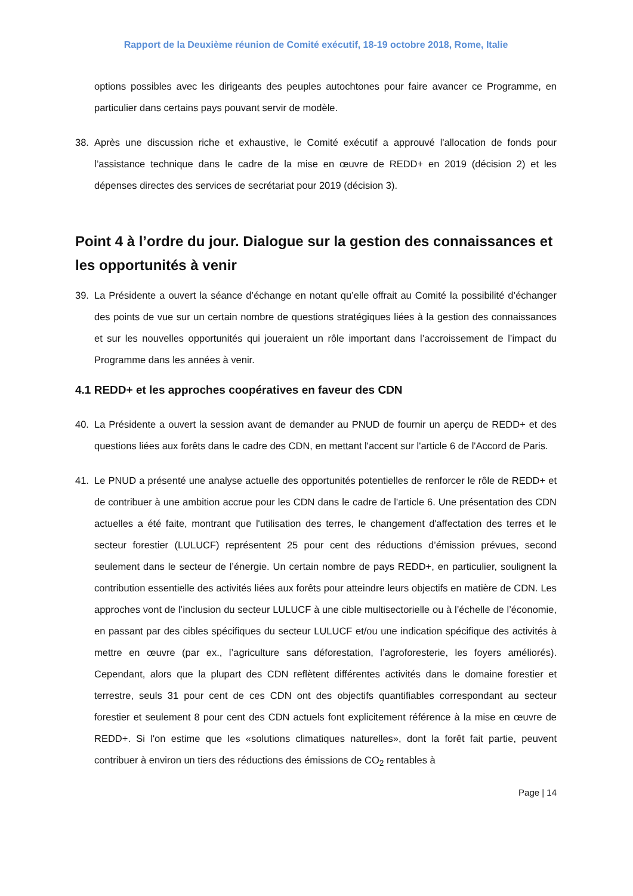Rapport de la Deuxième réunion de Comité exécutif, 18-19 octobre 2018, Rome, Italie
options possibles avec les dirigeants des peuples autochtones pour faire avancer ce Programme, en particulier dans certains pays pouvant servir de modèle.
38. Après une discussion riche et exhaustive, le Comité exécutif a approuvé l'allocation de fonds pour l’assistance technique dans le cadre de la mise en œuvre de REDD+ en 2019 (décision 2) et les dépenses directes des services de secrétariat pour 2019 (décision 3).
Point 4 à l’ordre du jour. Dialogue sur la gestion des connaissances et les opportunités à venir
39. La Présidente a ouvert la séance d’échange en notant qu’elle offrait au Comité la possibilité d’échanger des points de vue sur un certain nombre de questions stratégiques liées à la gestion des connaissances et sur les nouvelles opportunités qui joueraient un rôle important dans l’accroissement de l’impact du Programme dans les années à venir.
4.1 REDD+ et les approches coopératives en faveur des CDN
40. La Présidente a ouvert la session avant de demander au PNUD de fournir un aperçu de REDD+ et des questions liées aux forêts dans le cadre des CDN, en mettant l'accent sur l'article 6 de l'Accord de Paris.
41. Le PNUD a présenté une analyse actuelle des opportunités potentielles de renforcer le rôle de REDD+ et de contribuer à une ambition accrue pour les CDN dans le cadre de l'article 6. Une présentation des CDN actuelles a été faite, montrant que l'utilisation des terres, le changement d'affectation des terres et le secteur forestier (LULUCF) représentent 25 pour cent des réductions d’émission prévues, second seulement dans le secteur de l’énergie. Un certain nombre de pays REDD+, en particulier, soulignent la contribution essentielle des activités liées aux forêts pour atteindre leurs objectifs en matière de CDN. Les approches vont de l’inclusion du secteur LULUCF à une cible multisectorielle ou à l’échelle de l’économie, en passant par des cibles spécifiques du secteur LULUCF et/ou une indication spécifique des activités à mettre en œuvre (par ex., l’agriculture sans déforestation, l’agroforesterie, les foyers améliorés). Cependant, alors que la plupart des CDN reflètent différentes activités dans le domaine forestier et terrestre, seuls 31 pour cent de ces CDN ont des objectifs quantifiables correspondant au secteur forestier et seulement 8 pour cent des CDN actuels font explicitement référence à la mise en œuvre de REDD+. Si l'on estime que les «solutions climatiques naturelles», dont la forêt fait partie, peuvent contribuer à environ un tiers des réductions des émissions de CO<sub>2</sub> rentables à
Page | 14